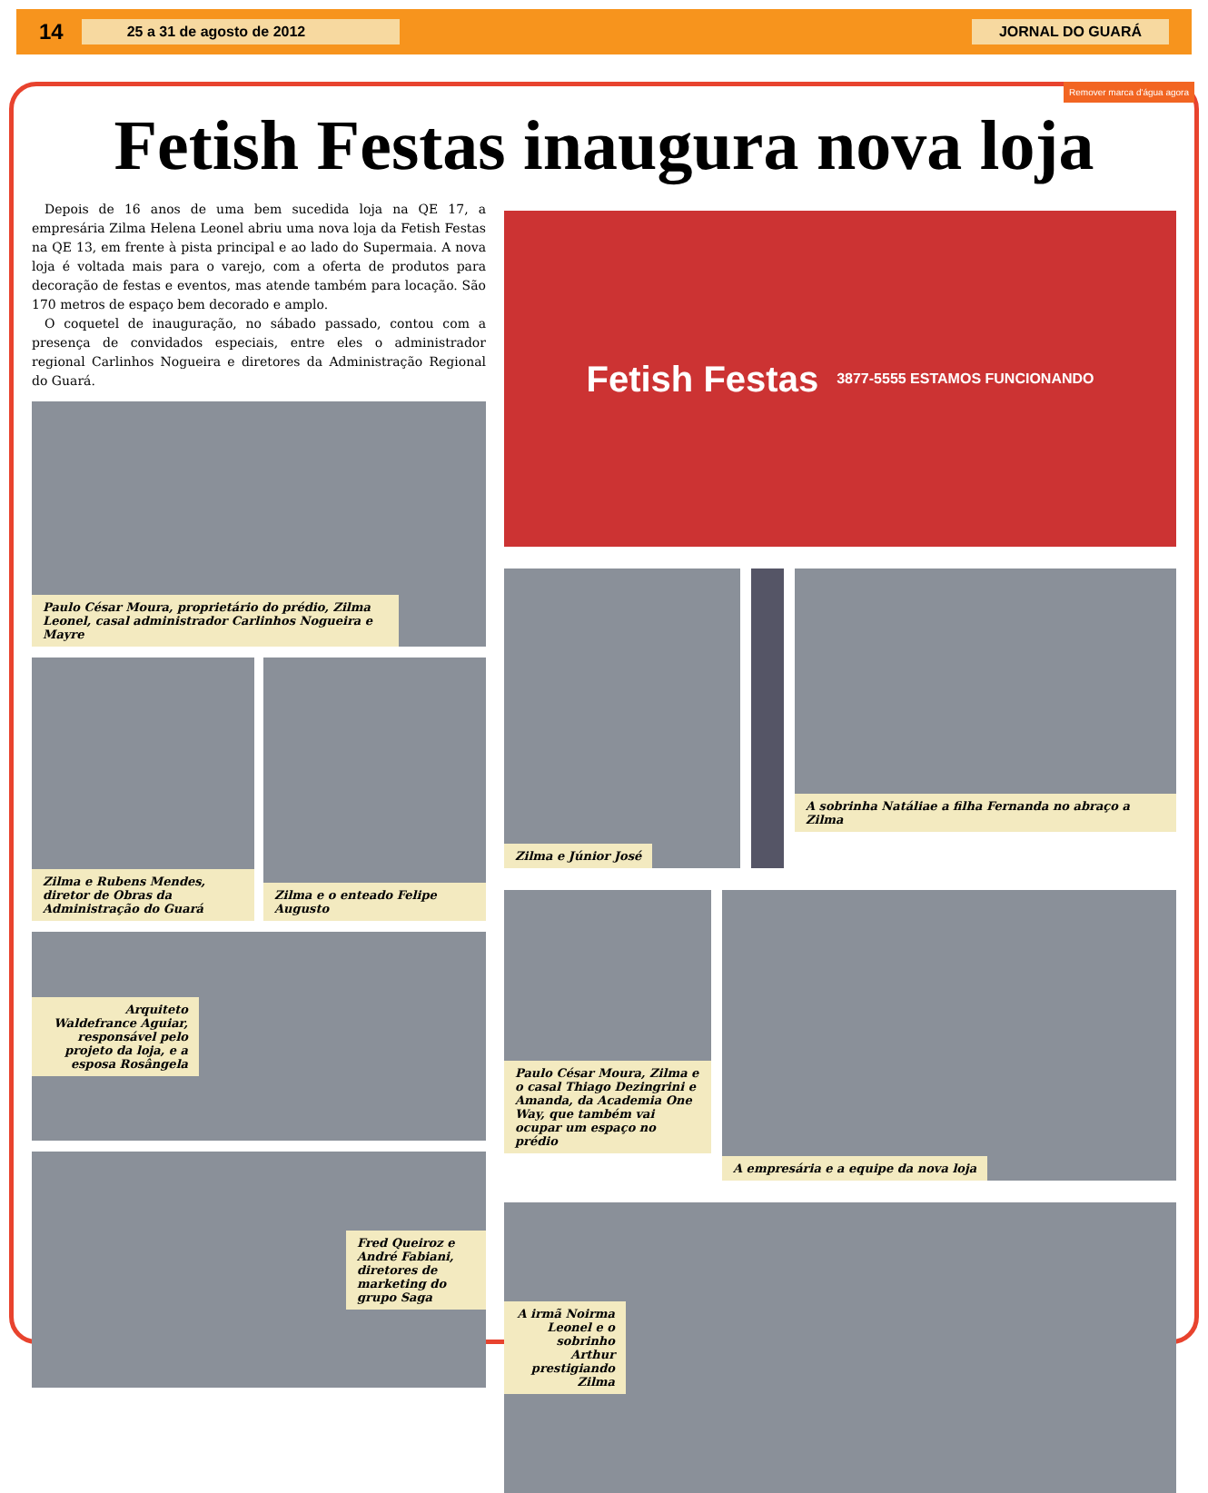14 25 a 31 de agosto de 2012 JORNAL DO GUARÁ
Remover marca d'água agora
Fetish Festas inaugura nova loja
Depois de 16 anos de uma bem sucedida loja na QE 17, a empresária Zilma Helena Leonel abriu uma nova loja da Fetish Festas na QE 13, em frente à pista principal e ao lado do Supermaia. A nova loja é voltada mais para o varejo, com a oferta de produtos para decoração de festas e eventos, mas atende também para locação. São 170 metros de espaço bem decorado e amplo.
O coquetel de inauguração, no sábado passado, contou com a presença de convidados especiais, entre eles o administrador regional Carlinhos Nogueira e diretores da Administração Regional do Guará.
Paulo César Moura, proprietário do prédio, Zilma Leonel, casal administrador Carlinhos Nogueira e Mayre
Zilma e Rubens Mendes, diretor de Obras da Administração do Guará
Zilma e o enteado Felipe Augusto
Arquiteto Waldefrance Aguiar, responsável pelo projeto da loja, e a esposa Rosângela
Fred Queiroz e André Fabiani, diretores de marketing do grupo Saga
Fetish Festas 3877-5555 ESTAMOS FUNCIONANDO
Zilma e Júnior José
A sobrinha Natáliae a filha Fernanda no abraço a Zilma
Paulo César Moura, Zilma e o casal Thiago Dezingrini e Amanda, da Academia One Way, que também vai ocupar um espaço no prédio
A empresária e a equipe da nova loja
A irmã Noirma Leonel e o sobrinho Arthur prestigiando Zilma